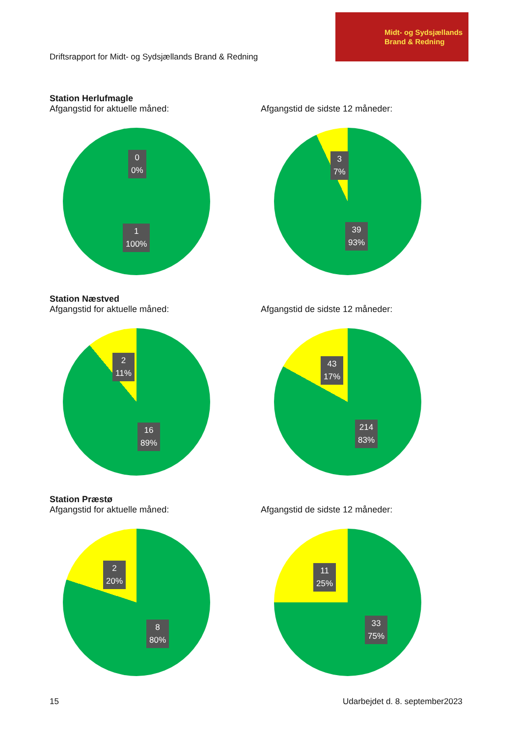Driftsrapport for Midt- og Sydsjællands Brand & Redning
Midt- og Sydsjællands
Brand & Redning
Station Herlufmagle
Afgangstid for aktuelle måned:
0
0%
1
100%
Afgangstid de sidste 12 måneder:
3
7%
39
93%
Station Næstved
Afgangstid for aktuelle måned:
2
11%
16
89%
Afgangstid de sidste 12 måneder:
43
17%
214
83%
Station Præstø
Afgangstid for aktuelle måned:
2
20%
8
80%
Afgangstid de sidste 12 måneder:
11
25%
33
75%
15 Udarbejdet d. 8. september2023